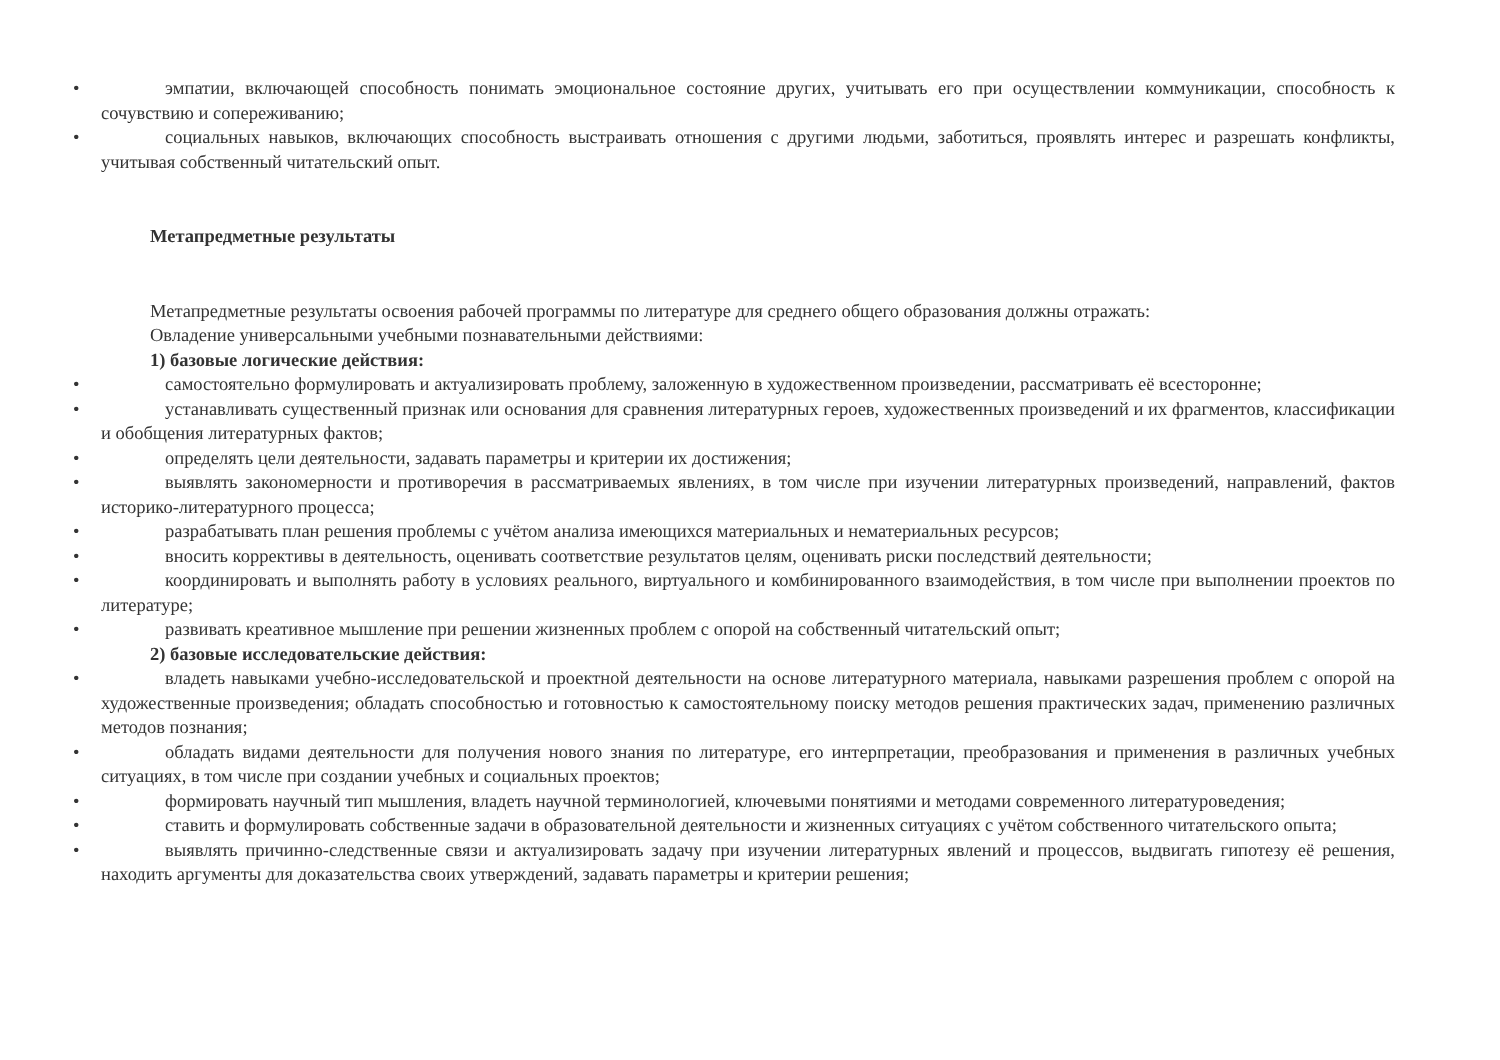• эмпатии, включающей способность понимать эмоциональное состояние других, учитывать его при осуществлении коммуникации, способность к сочувствию и сопереживанию;
• социальных навыков, включающих способность выстраивать отношения с другими людьми, заботиться, проявлять интерес и разрешать конфликты, учитывая собственный читательский опыт.
Метапредметные результаты
Метапредметные результаты освоения рабочей программы по литературе для среднего общего образования должны отражать:
Овладение универсальными учебными познавательными действиями:
1) базовые логические действия:
• самостоятельно формулировать и актуализировать проблему, заложенную в художественном произведении, рассматривать её всесторонне;
• устанавливать существенный признак или основания для сравнения литературных героев, художественных произведений и их фрагментов, классификации и обобщения литературных фактов;
• определять цели деятельности, задавать параметры и критерии их достижения;
• выявлять закономерности и противоречия в рассматриваемых явлениях, в том числе при изучении литературных произведений, направлений, фактов историко-литературного процесса;
• разрабатывать план решения проблемы с учётом анализа имеющихся материальных и нематериальных ресурсов;
• вносить коррективы в деятельность, оценивать соответствие результатов целям, оценивать риски последствий деятельности;
• координировать и выполнять работу в условиях реального, виртуального и комбинированного взаимодействия, в том числе при выполнении проектов по литературе;
• развивать креативное мышление при решении жизненных проблем с опорой на собственный читательский опыт;
2) базовые исследовательские действия:
• владеть навыками учебно-исследовательской и проектной деятельности на основе литературного материала, навыками разрешения проблем с опорой на художественные произведения; обладать способностью и готовностью к самостоятельному поиску методов решения практических задач, применению различных методов познания;
• обладать видами деятельности для получения нового знания по литературе, его интерпретации, преобразования и применения в различных учебных ситуациях, в том числе при создании учебных и социальных проектов;
• формировать научный тип мышления, владеть научной терминологией, ключевыми понятиями и методами современного литературоведения;
• ставить и формулировать собственные задачи в образовательной деятельности и жизненных ситуациях с учётом собственного читательского опыта;
• выявлять причинно-следственные связи и актуализировать задачу при изучении литературных явлений и процессов, выдвигать гипотезу её решения, находить аргументы для доказательства своих утверждений, задавать параметры и критерии решения;